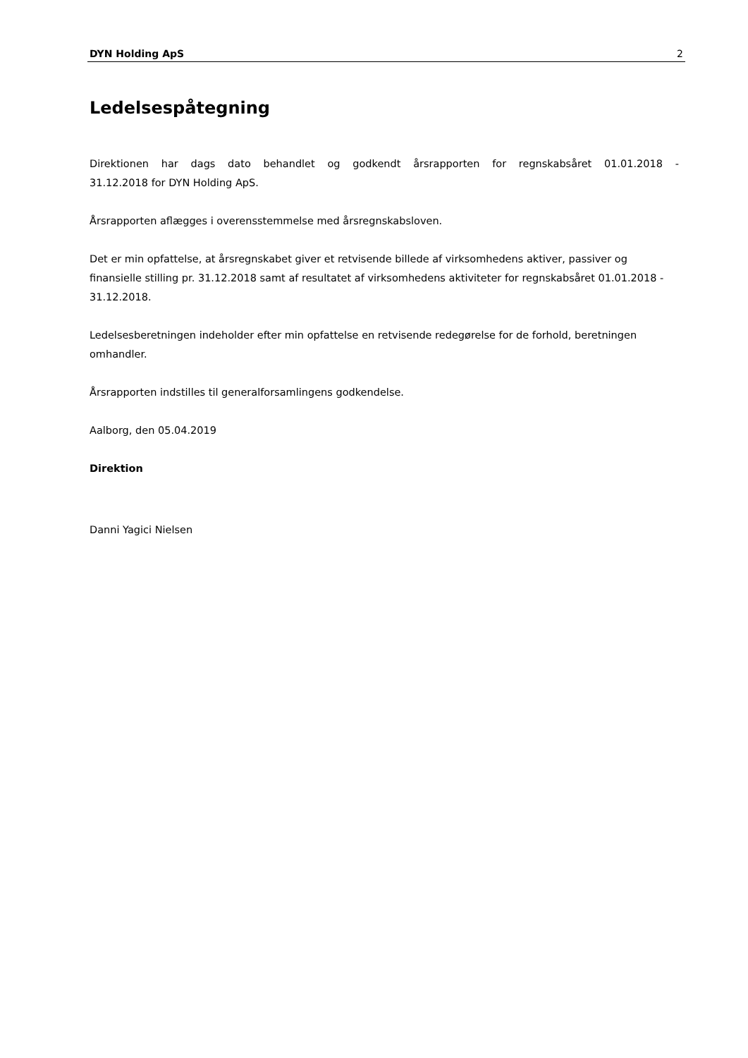DYN Holding ApS 2
Ledelsespåtegning
Direktionen har dags dato behandlet og godkendt årsrapporten for regnskabsåret 01.01.2018 -
31.12.2018 for DYN Holding ApS.
Årsrapporten aflægges i overensstemmelse med årsregnskabsloven.
Det er min opfattelse, at årsregnskabet giver et retvisende billede af virksomhedens aktiver, passiver og finansielle stilling pr. 31.12.2018 samt af resultatet af virksomhedens aktiviteter for regnskabsåret 01.01.2018 - 31.12.2018.
Ledelsesberetningen indeholder efter min opfattelse en retvisende redegørelse for de forhold, beretningen omhandler.
Årsrapporten indstilles til generalforsamlingens godkendelse.
Aalborg, den 05.04.2019
Direktion
Danni Yagici Nielsen